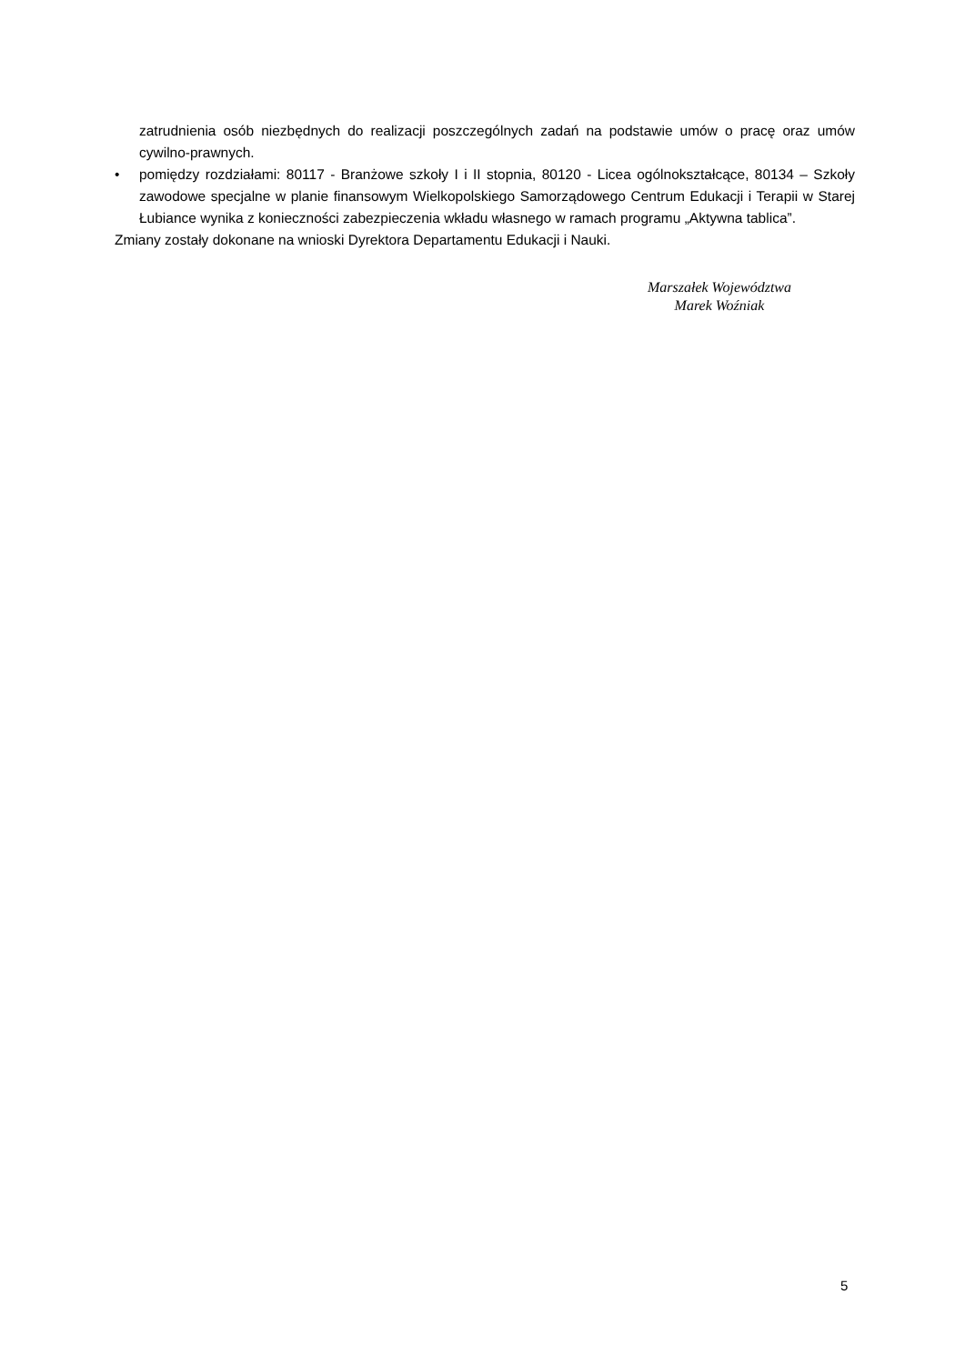zatrudnienia osób niezbędnych do realizacji poszczególnych zadań na podstawie umów o pracę oraz umów cywilno-prawnych.
• pomiędzy rozdziałami: 80117 - Branżowe szkoły I i II stopnia, 80120 - Licea ogólnokształcące, 80134 – Szkoły zawodowe specjalne w planie finansowym Wielkopolskiego Samorządowego Centrum Edukacji i Terapii w Starej Łubiance wynika z konieczności zabezpieczenia wkładu własnego w ramach programu „Aktywna tablica”.
Zmiany zostały dokonane na wnioski Dyrektora Departamentu Edukacji i Nauki.
Marszałek Województwa
Marek Woźniak
5